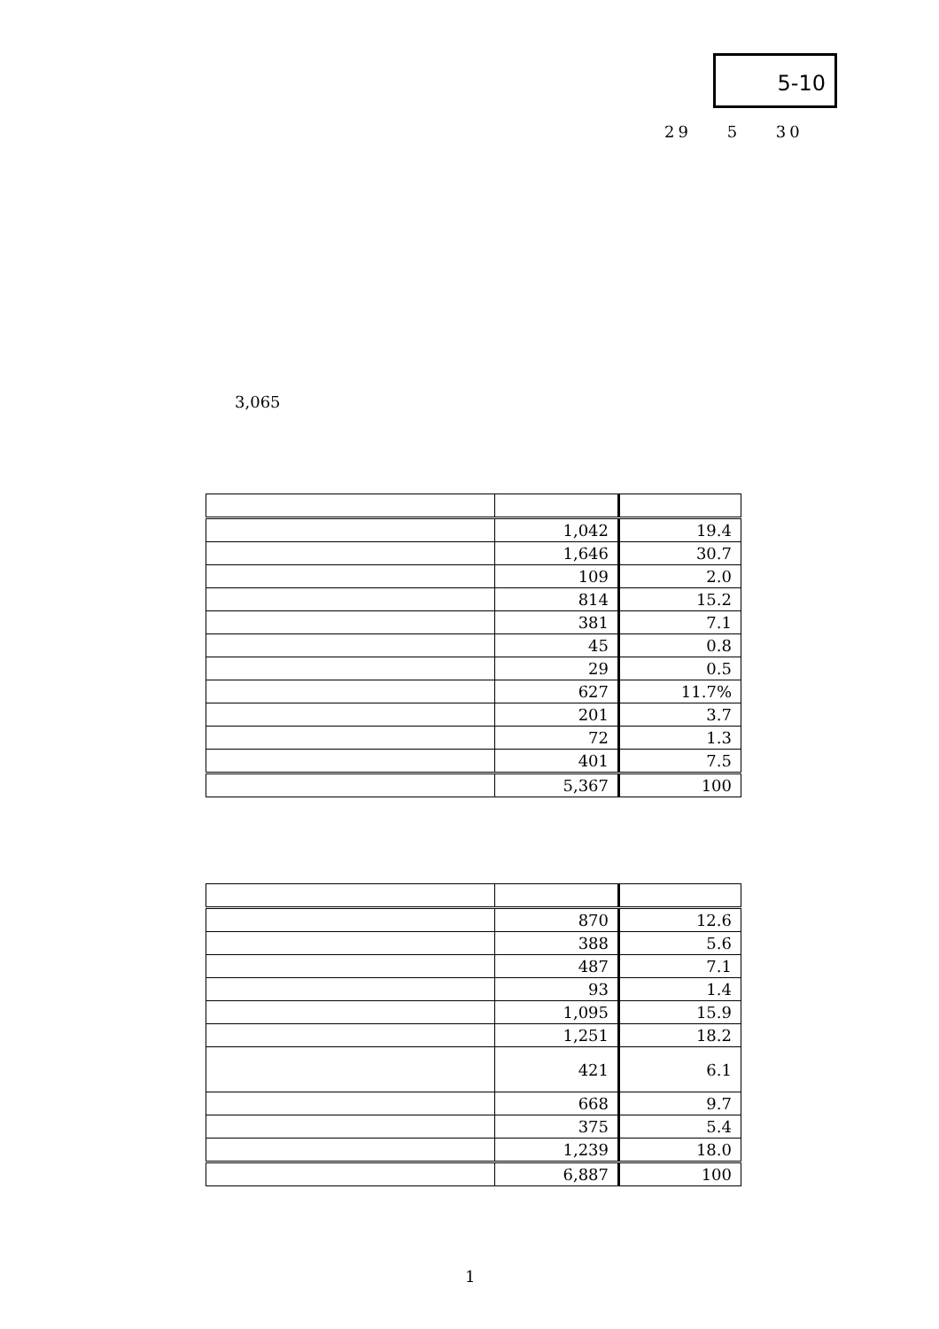5-10
29 5 30
3,065
| | 1,042 | 19.4 |
| | 1,646 | 30.7 |
| | 109 | 2.0 |
| | 814 | 15.2 |
| | 381 | 7.1 |
| | 45 | 0.8 |
| | 29 | 0.5 |
| | 627 | 11.7% |
| | 201 | 3.7 |
| | 72 | 1.3 |
| | 401 | 7.5 |
| | 5,367 | 100 |
| | 870 | 12.6 |
| | 388 | 5.6 |
| | 487 | 7.1 |
| | 93 | 1.4 |
| | 1,095 | 15.9 |
| | 1,251 | 18.2 |
| | 421 | 6.1 |
| | 668 | 9.7 |
| | 375 | 5.4 |
| | 1,239 | 18.0 |
| | 6,887 | 100 |
1